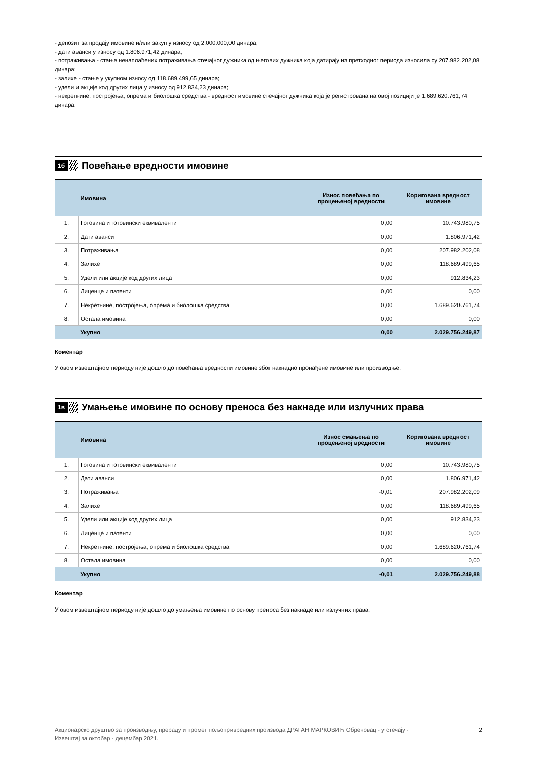- депозит за продају имовине и/или закуп у износу од 2.000.000,00 динара;
- дати аванси у износу од 1.806.971,42 динара;
- потраживања - стање ненаплаћених потраживања стечајног дужника од његових дужника која датирају из претходног периода износила су 207.982.202,08 динара;
- залихе - стање у укупном износу од 118.689.499,65 динара;
- удели и акције код других лица у износу од 912.834,23 динара;
- некретнине, постројења, опрема и биолошка средства - вредност имовине стечајног дужника која је регистрована на овој позицији је 1.689.620.761,74 динара.
1б
Повећање вредности имовине
| | Имовина | Износ повећања по процењеној вредности | Коригована вредност имовине |
| --- | --- | --- | --- |
| 1. | Готовина и готовински еквиваленти | 0,00 | 10.743.980,75 |
| 2. | Дати аванси | 0,00 | 1.806.971,42 |
| 3. | Потраживања | 0,00 | 207.982.202,08 |
| 4. | Залихе | 0,00 | 118.689.499,65 |
| 5. | Удели или акције код других лица | 0,00 | 912.834,23 |
| 6. | Лиценце и патенти | 0,00 | 0,00 |
| 7. | Некретнине, постројења, опрема и биолошка средства | 0,00 | 1.689.620.761,74 |
| 8. | Остала имовина | 0,00 | 0,00 |
| | Укупно | 0,00 | 2.029.756.249,87 |
Коментар
У овом извештајном периоду није дошло до повећања вредности имовине због накнадно пронађене имовине или производње.
1в
Умањење имовине по основу преноса без накнаде или излучних права
| | Имовина | Износ смањења по процењеној вредности | Коригована вредност имовине |
| --- | --- | --- | --- |
| 1. | Готовина и готовински еквиваленти | 0,00 | 10.743.980,75 |
| 2. | Дати аванси | 0,00 | 1.806.971,42 |
| 3. | Потраживања | -0,01 | 207.982.202,09 |
| 4. | Залихе | 0,00 | 118.689.499,65 |
| 5. | Удели или акције код других лица | 0,00 | 912.834,23 |
| 6. | Лиценце и патенти | 0,00 | 0,00 |
| 7. | Некретнине, постројења, опрема и биолошка средства | 0,00 | 1.689.620.761,74 |
| 8. | Остала имовина | 0,00 | 0,00 |
| | Укупно | -0,01 | 2.029.756.249,88 |
Коментар
У овом извештајном периоду није дошло до умањења имовине по основу преноса без накнаде или излучних права.
Акционарско друштво за производњу, прераду и промет пољопривредних производа ДРАГАН МАРКОВИЋ Обреновац - у стечају -
Извештај за октобар - децембар 2021.
2